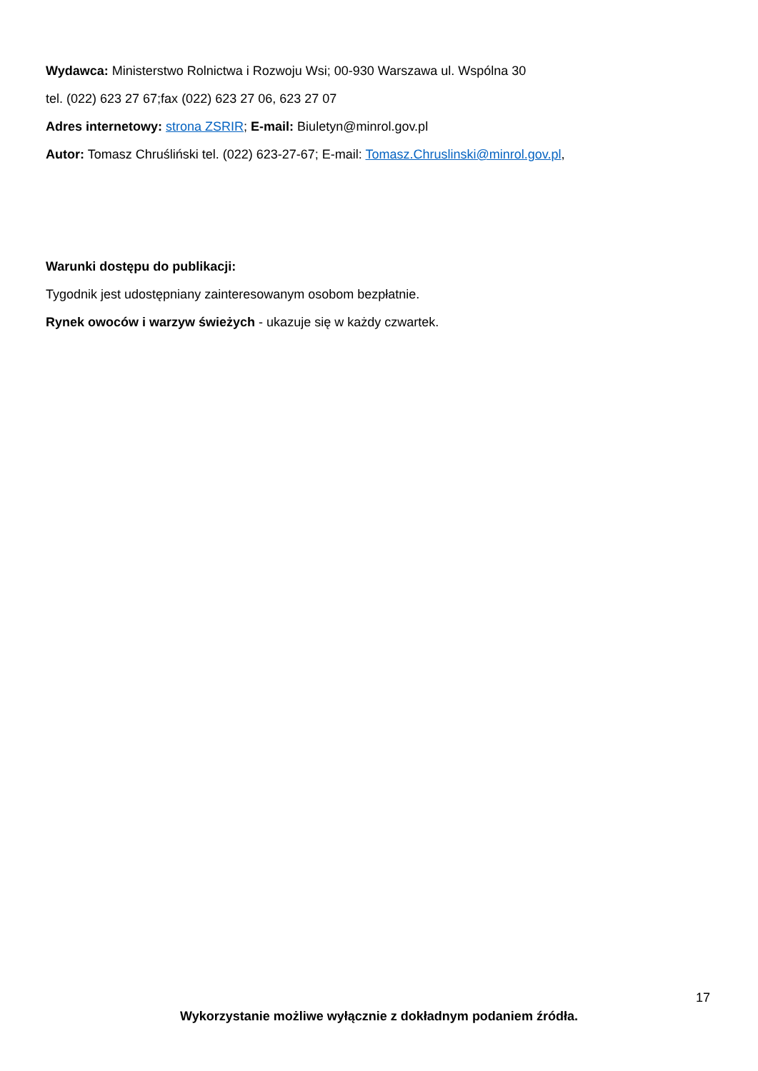Wydawca: Ministerstwo Rolnictwa i Rozwoju Wsi; 00-930 Warszawa ul. Wspólna 30
tel. (022) 623 27 67;fax (022) 623 27 06, 623 27 07
Adres internetowy: strona ZSRIR; E-mail: Biuletyn@minrol.gov.pl
Autor: Tomasz Chruśliński tel. (022) 623-27-67; E-mail: Tomasz.Chruslinski@minrol.gov.pl,
Warunki dostępu do publikacji:
Tygodnik jest udostępniany zainteresowanym osobom bezpłatnie.
Rynek owoców i warzyw świeżych - ukazuje się w każdy czwartek.
17
Wykorzystanie możliwe wyłącznie z dokładnym podaniem źródła.